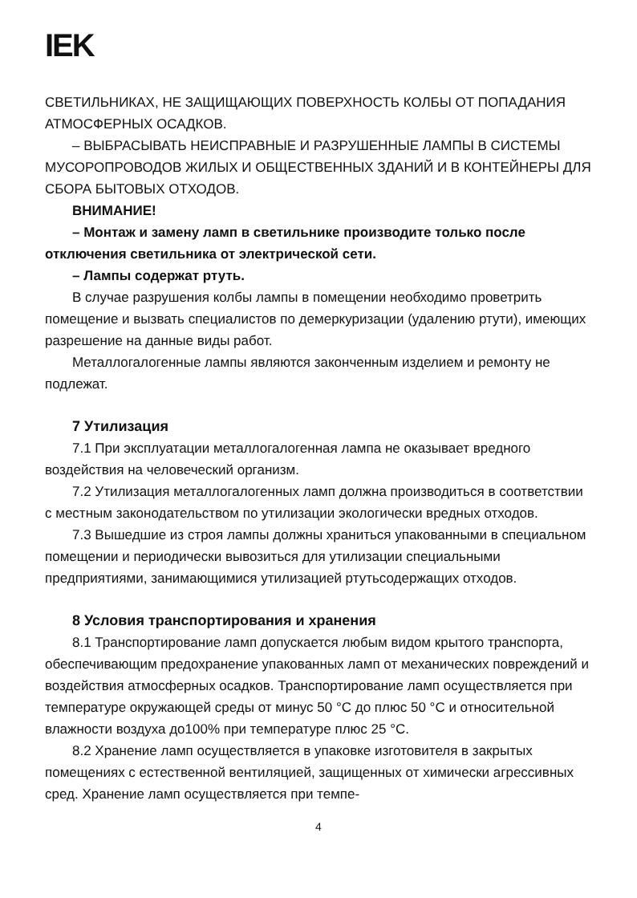IEK
СВЕТИЛЬНИКАХ, НЕ ЗАЩИЩАЮЩИХ ПОВЕРХНОСТЬ КОЛБЫ ОТ ПОПАДАНИЯ АТМОСФЕРНЫХ ОСАДКОВ.
– ВЫБРАСЫВАТЬ НЕИСПРАВНЫЕ И РАЗРУШЕННЫЕ ЛАМПЫ В СИСТЕМЫ МУСОРОПРОВОДОВ ЖИЛЫХ И ОБЩЕСТВЕННЫХ ЗДАНИЙ И В КОНТЕЙНЕРЫ ДЛЯ СБОРА БЫТОВЫХ ОТХОДОВ.
ВНИМАНИЕ!
– Монтаж и замену ламп в светильнике производите только после отключения светильника от электрической сети.
– Лампы содержат ртуть.
В случае разрушения колбы лампы в помещении необходимо проветрить помещение и вызвать специалистов по демеркуризации (удалению ртути), имеющих разрешение на данные виды работ.
Металлогалогенные лампы являются законченным изделием и ремонту не подлежат.
7 Утилизация
7.1 При эксплуатации металлогалогенная лампа не оказывает вредного воздействия на человеческий организм.
7.2 Утилизация металлогалогенных ламп должна производиться в соответствии с местным законодательством по утилизации экологически вредных отходов.
7.3 Вышедшие из строя лампы должны храниться упакованными в специальном помещении и периодически вывозиться для утилизации специальными предприятиями, занимающимися утилизацией ртутьсодержащих отходов.
8 Условия транспортирования и хранения
8.1 Транспортирование ламп допускается любым видом крытого транспорта, обеспечивающим предохранение упакованных ламп от механических повреждений и воздействия атмосферных осадков. Транспортирование ламп осуществляется при температуре окружающей среды от минус 50 °С до плюс 50 °С и относительной влажности воздуха до100% при температуре плюс 25 °С.
8.2 Хранение ламп осуществляется в упаковке изготовителя в закрытых помещениях с естественной вентиляцией, защищенных от химически агрессивных сред. Хранение ламп осуществляется при темпе-
4